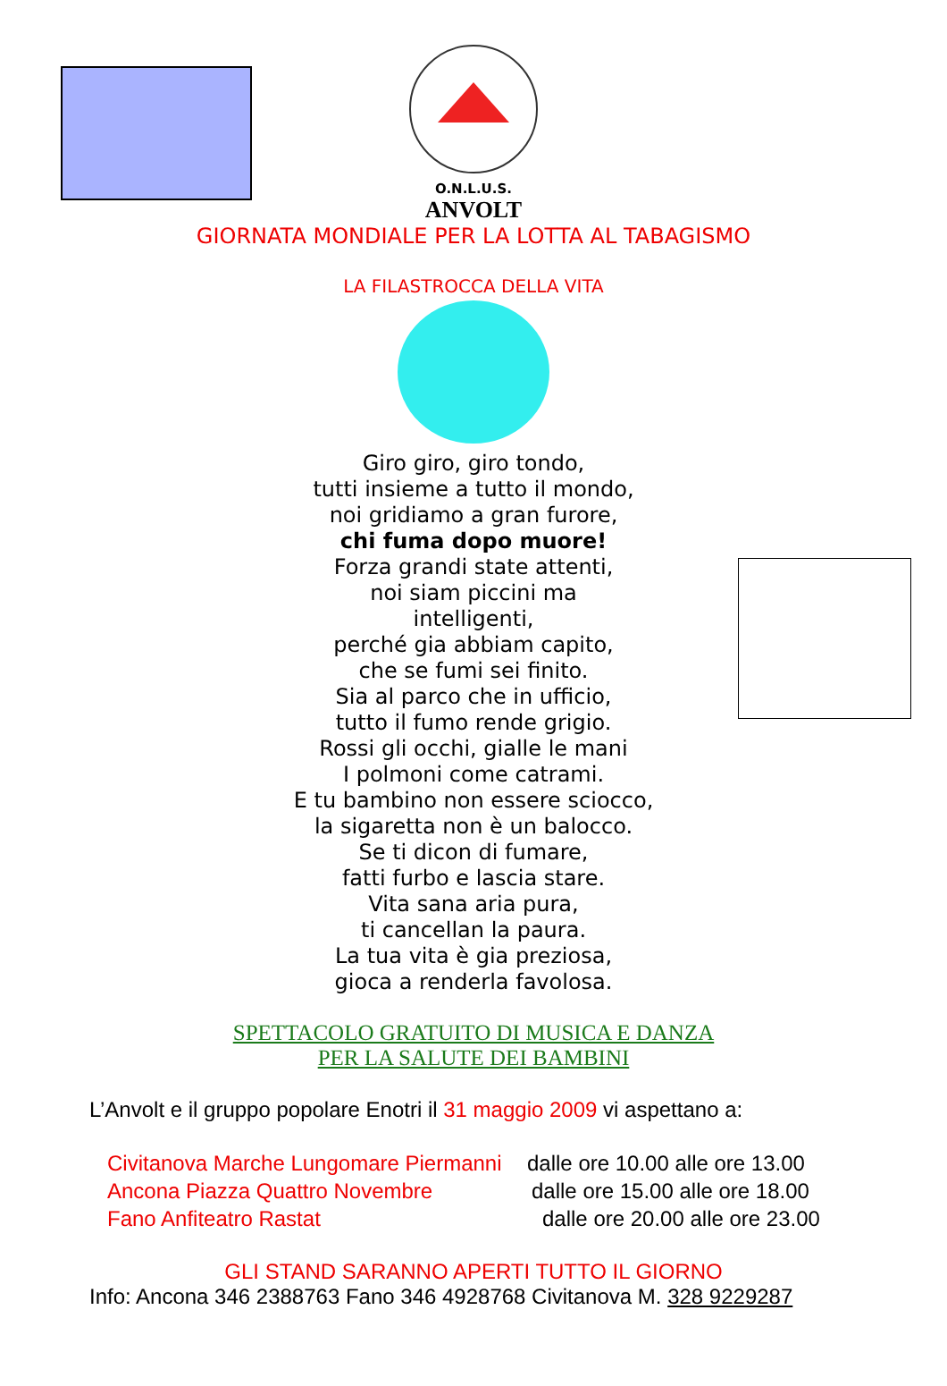O.N.L.U.S.
ANVOLT
GIORNATA MONDIALE PER LA LOTTA AL TABAGISMO
LA FILASTROCCA DELLA VITA
Giro giro, giro tondo,
tutti insieme a tutto il mondo,
noi gridiamo a gran furore,
chi fuma dopo muore!
Forza grandi state attenti,
noi siam piccini ma
intelligenti,
perché gia abbiam capito,
che se fumi sei finito.
Sia al parco che in ufficio,
tutto il fumo rende grigio.
Rossi gli occhi, gialle le mani
I polmoni come catrami.
E tu bambino non essere sciocco,
la sigaretta non è un balocco.
Se ti dicon di fumare,
fatti furbo e lascia stare.
Vita sana aria pura,
ti cancellan la paura.
La tua vita è gia preziosa,
gioca a renderla favolosa.
SPETTACOLO GRATUITO DI MUSICA E DANZA
PER LA SALUTE DEI BAMBINI
L’Anvolt e il gruppo popolare Enotri il 31 maggio 2009 vi aspettano a:
Civitanova Marche Lungomare Piermanni dalle ore 10.00 alle ore 13.00
Ancona Piazza Quattro Novembre dalle ore 15.00 alle ore 18.00
Fano Anfiteatro Rastat dalle ore 20.00 alle ore 23.00
GLI STAND SARANNO APERTI TUTTO IL GIORNO
Info: Ancona 346 2388763 Fano 346 4928768 Civitanova M. 328 9229287